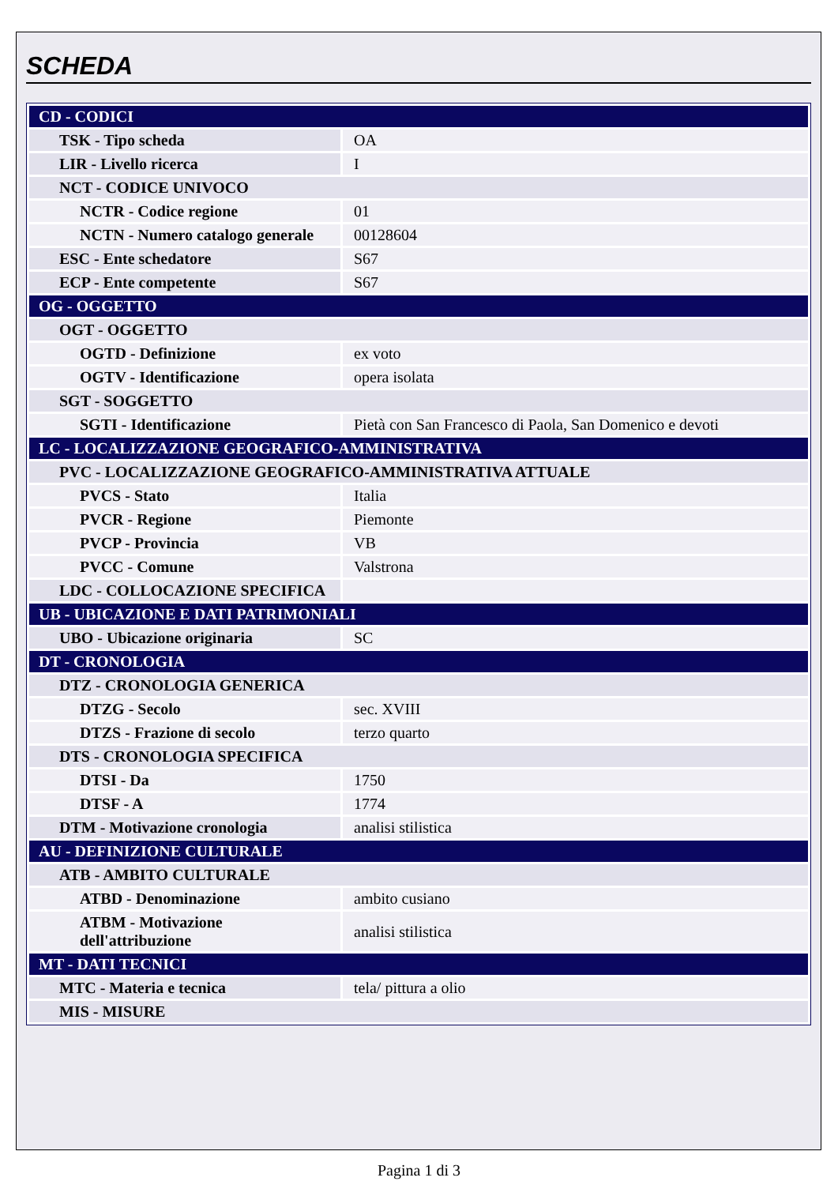SCHEDA
| CD - CODICI | |
| TSK - Tipo scheda | OA |
| LIR - Livello ricerca | I |
| NCT - CODICE UNIVOCO | |
| NCTR - Codice regione | 01 |
| NCTN - Numero catalogo generale | 00128604 |
| ESC - Ente schedatore | S67 |
| ECP - Ente competente | S67 |
| OG - OGGETTO | |
| OGT - OGGETTO | |
| OGTD - Definizione | ex voto |
| OGTV - Identificazione | opera isolata |
| SGT - SOGGETTO | |
| SGTI - Identificazione | Pietà con San Francesco di Paola, San Domenico e devoti |
| LC - LOCALIZZAZIONE GEOGRAFICO-AMMINISTRATIVA | |
| PVC - LOCALIZZAZIONE GEOGRAFICO-AMMINISTRATIVA ATTUALE | |
| PVCS - Stato | Italia |
| PVCR - Regione | Piemonte |
| PVCP - Provincia | VB |
| PVCC - Comune | Valstrona |
| LDC - COLLOCAZIONE SPECIFICA | |
| UB - UBICAZIONE E DATI PATRIMONIALI | |
| UBO - Ubicazione originaria | SC |
| DT - CRONOLOGIA | |
| DTZ - CRONOLOGIA GENERICA | |
| DTZG - Secolo | sec. XVIII |
| DTZS - Frazione di secolo | terzo quarto |
| DTS - CRONOLOGIA SPECIFICA | |
| DTSI - Da | 1750 |
| DTSF - A | 1774 |
| DTM - Motivazione cronologia | analisi stilistica |
| AU - DEFINIZIONE CULTURALE | |
| ATB - AMBITO CULTURALE | |
| ATBD - Denominazione | ambito cusiano |
| ATBM - Motivazione dell'attribuzione | analisi stilistica |
| MT - DATI TECNICI | |
| MTC - Materia e tecnica | tela/ pittura a olio |
| MIS - MISURE | |
Pagina 1 di 3